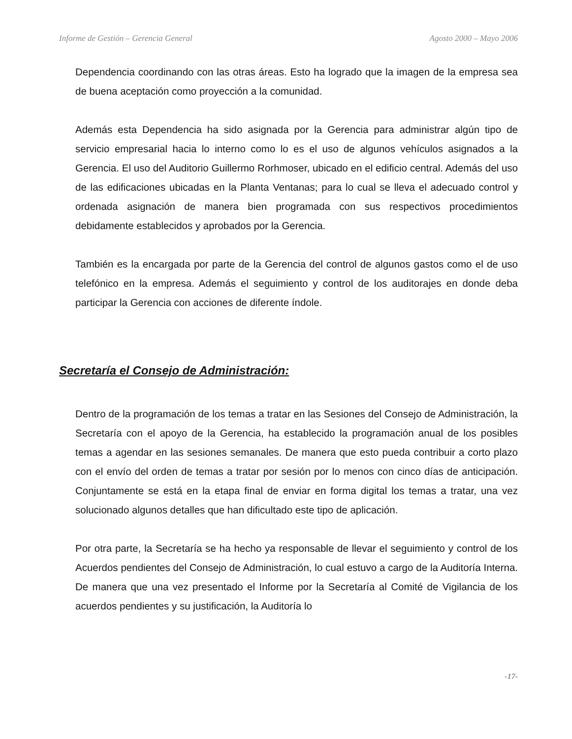Informe de Gestión – Gerencia General Agosto 2000 – Mayo 2006
Dependencia coordinando con las otras áreas. Esto ha logrado que la imagen de la empresa sea de buena aceptación como proyección a la comunidad.
Además esta Dependencia ha sido asignada por la Gerencia para administrar algún tipo de servicio empresarial hacia lo interno como lo es el uso de algunos vehículos asignados a la Gerencia. El uso del Auditorio Guillermo Rorhmoser, ubicado en el edificio central. Además del uso de las edificaciones ubicadas en la Planta Ventanas; para lo cual se lleva el adecuado control y ordenada asignación de manera bien programada con sus respectivos procedimientos debidamente establecidos y aprobados por la Gerencia.
También es la encargada por parte de la Gerencia del control de algunos gastos como el de uso telefónico en la empresa. Además el seguimiento y control de los auditorajes en donde deba participar la Gerencia con acciones de diferente índole.
Secretaría el Consejo de Administración:
Dentro de la programación de los temas a tratar en las Sesiones del Consejo de Administración, la Secretaría con el apoyo de la Gerencia, ha establecido la programación anual de los posibles temas a agendar en las sesiones semanales. De manera que esto pueda contribuir a corto plazo con el envío del orden de temas a tratar por sesión por lo menos con cinco días de anticipación. Conjuntamente se está en la etapa final de enviar en forma digital los temas a tratar, una vez solucionado algunos detalles que han dificultado este tipo de aplicación.
Por otra parte, la Secretaría se ha hecho ya responsable de llevar el seguimiento y control de los Acuerdos pendientes del Consejo de Administración, lo cual estuvo a cargo de la Auditoría Interna. De manera que una vez presentado el Informe por la Secretaría al Comité de Vigilancia de los acuerdos pendientes y su justificación, la Auditoría lo
-17-